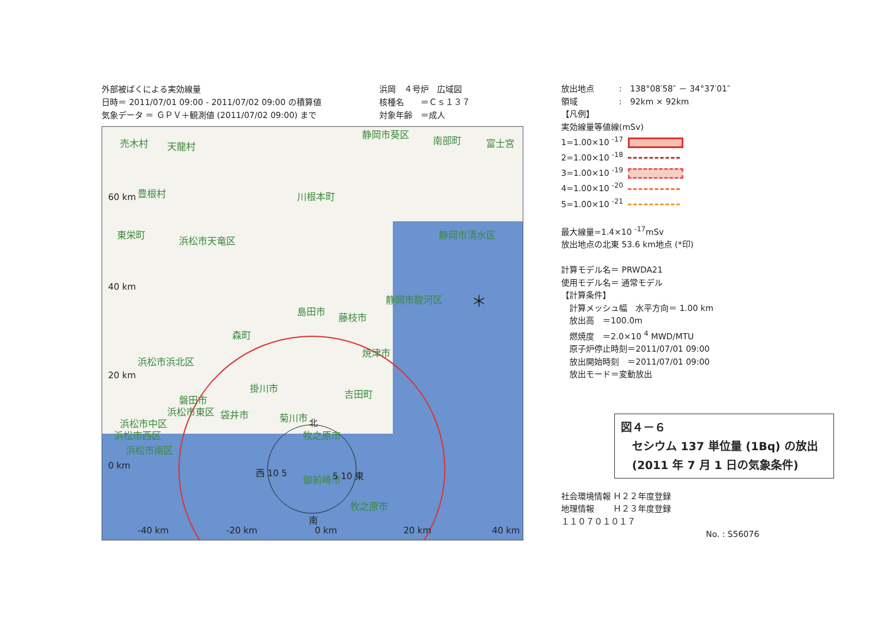外部被ばくによる実効線量
日時＝ 2011/07/01 09:00 - 2011/07/02 09:00 の積算値
気象データ ＝ ＧＰＶ＋観測値 (2011/07/02 09:00) まで
浜岡　４号炉　広域図
核種名　　＝Ｃｓ１３７
対象年齢　＝成人
売木村 天龍村
静岡市葵区
南部町 富士宮
豊根村 川根本町
東栄町
浜松市天竜区
静岡市清水区
静岡市駿河区
島田市
藤枝市
森町
浜松市浜北区
焼津市
掛川市
吉田町
磐田市
浜松市東区 袋井市 菊川市
浜松市中区
浜松市西区 牧之原市
浜松市南区
御前崎市
牧之原市
60 km
40 km
20 km
0 km
西 10 5
北
南
5 10 東
-40 km -20 km 0 km 20 km 40 km
＊
放出地点　　　:　138°08′58″ － 34°37′01″
領域　　　　　:　92km × 92km
【凡例】
実効線量等値線(mSv)
1=1.00×10 <sup>-17</sup>
2=1.00×10 <sup>-18</sup>
3=1.00×10 <sup>-19</sup>
4=1.00×10 <sup>-20</sup>
5=1.00×10 <sup>-21</sup>
最大線量=1.4×10 <sup>-17</sup>mSv
放出地点の北東 53.6 km地点 (*印)
計算モデル名＝ PRWDA21
使用モデル名＝ 通常モデル
【計算条件】
　計算メッシュ幅　水平方向＝ 1.00 km
　放出高　＝100.0m
　燃焼度　＝2.0×10 <sup>4</sup> MWD/MTU
　原子炉停止時刻＝2011/07/01 09:00
　放出開始時刻　＝2011/07/01 09:00
　放出モード＝変動放出
図４－６
　セシウム 137 単位量 (1Bq) の放出
　(2011 年 7 月 1 日の気象条件)
社会環境情報 Ｈ２２年度登録
地理情報　　 Ｈ２３年度登録
１１０７０１０１７
No. : S56076